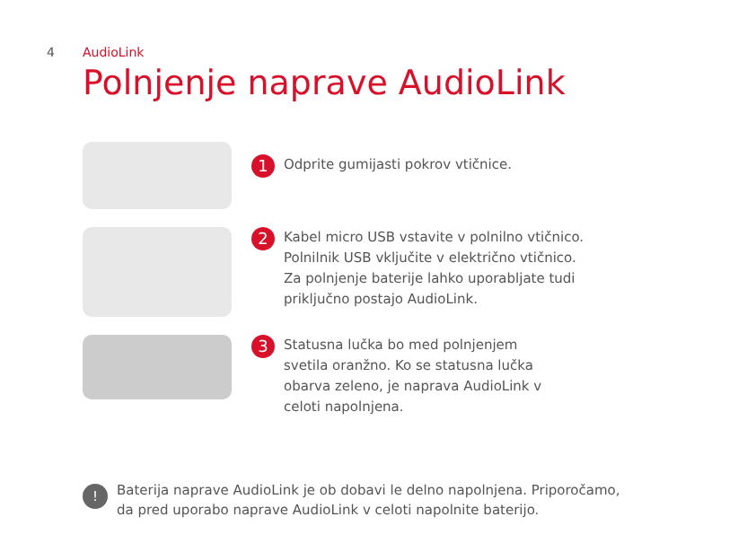4 AudioLink
Polnjenje naprave AudioLink
1
Odprite gumijasti pokrov vtičnice.
2
Kabel micro USB vstavite v polnilno vtičnico.
Polnilnik USB vključite v električno vtičnico.
Za polnjenje baterije lahko uporabljate tudi
priključno postajo AudioLink.
3
Statusna lučka bo med polnjenjem
svetila oranžno. Ko se statusna lučka
obarva zeleno, je naprava AudioLink v
celoti napolnjena.
!
Baterija naprave AudioLink je ob dobavi le delno napolnjena. Priporočamo,
da pred uporabo naprave AudioLink v celoti napolnite baterijo.